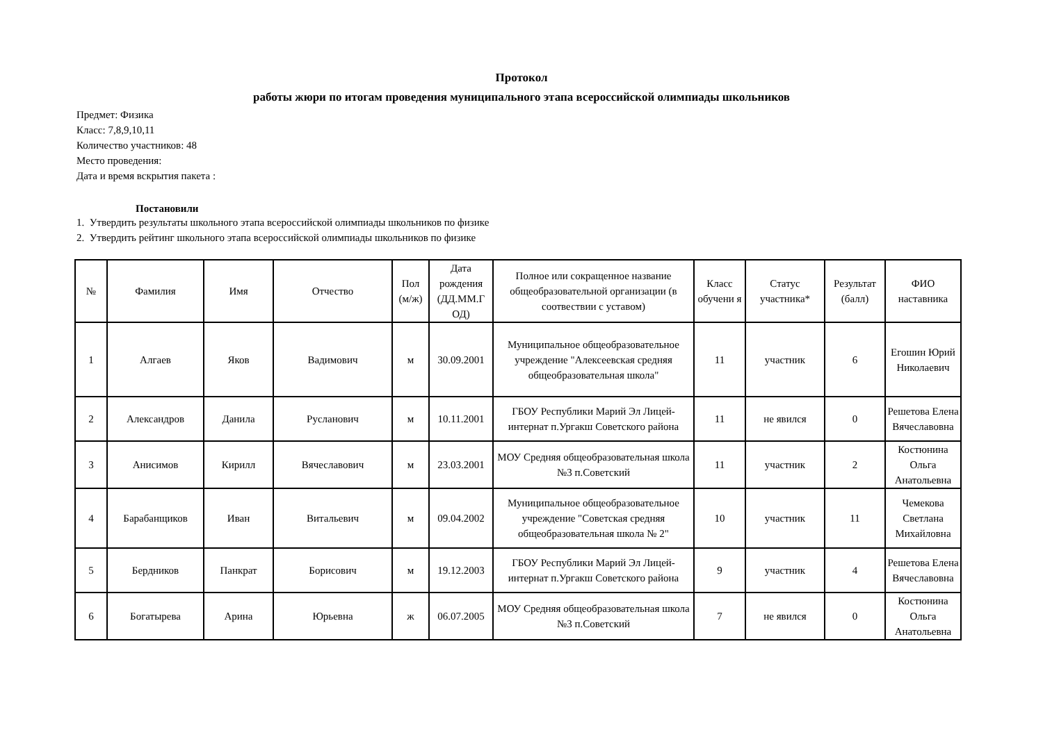Протокол
работы жюри по итогам проведения муниципального этапа всероссийской олимпиады школьников
Предмет: Физика
Класс: 7,8,9,10,11
Количество участников: 48
Место проведения:
Дата и время вскрытия пакета :
Постановили
1. Утвердить результаты школьного этапа всероссийской олимпиады школьников по физике
2. Утвердить рейтинг школьного этапа всероссийской олимпиады школьников по физике
| № | Фамилия | Имя | Отчество | Пол (м/ж) | Дата рождения (ДД.ММ.Г ОД) | Полное или сокращенное название общеобразовательной организации (в соотвествии с уставом) | Класс обучени я | Статус участника* | Результат (балл) | ФИО наставника |
| --- | --- | --- | --- | --- | --- | --- | --- | --- | --- | --- |
| 1 | Алгаев | Яков | Вадимович | м | 30.09.2001 | Муниципальное общеобразовательное учреждение "Алексеевская средняя общеобразовательная школа" | 11 | участник | 6 | Егошин Юрий Николаевич |
| 2 | Александров | Данила | Русланович | м | 10.11.2001 | ГБОУ Республики Марий Эл Лицей-интернат п.Ургакш Советского района | 11 | не явился | 0 | Решетова Елена Вячеславовна |
| 3 | Анисимов | Кирилл | Вячеславович | м | 23.03.2001 | МОУ Средняя общеобразовательная школа №3 п.Советский | 11 | участник | 2 | Костюнина Ольга Анатольевна |
| 4 | Барабанщиков | Иван | Витальевич | м | 09.04.2002 | Муниципальное общеобразовательное учреждение "Советская средняя общеобразовательная школа № 2" | 10 | участник | 11 | Чемекова Светлана Михайловна |
| 5 | Бердников | Панкрат | Борисович | м | 19.12.2003 | ГБОУ Республики Марий Эл Лицей-интернат п.Ургакш Советского района | 9 | участник | 4 | Решетова Елена Вячеславовна |
| 6 | Богатырева | Арина | Юрьевна | ж | 06.07.2005 | МОУ Средняя общеобразовательная школа №3 п.Советский | 7 | не явился | 0 | Костюнина Ольга Анатольевна |